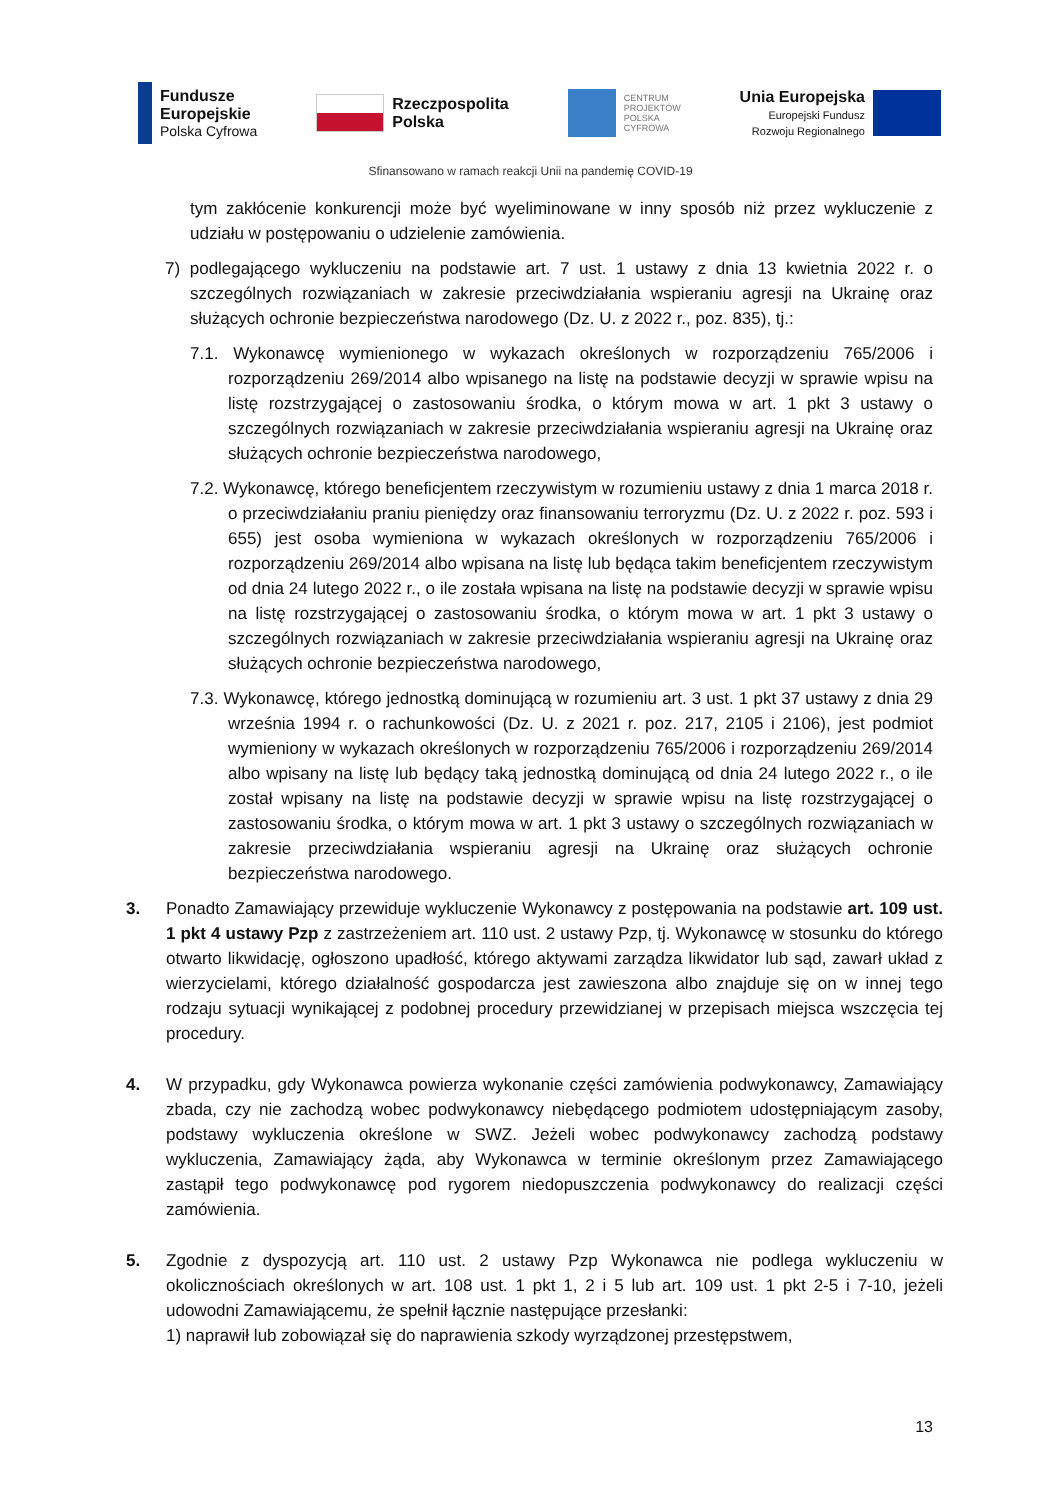Fundusze
Europejskie
Polska Cyfrowa
Rzeczpospolita
Polska
CENTRUM
PROJEKTÓW
POLSKA
CYFROWA
Unia Europejska
Europejski Fundusz
Rozwoju Regionalnego
Sfinansowano w ramach reakcji Unii na pandemię COVID-19
tym zakłócenie konkurencji może być wyeliminowane w inny sposób niż przez wykluczenie z udziału w postępowaniu o udzielenie zamówienia.
7) podlegającego wykluczeniu na podstawie art. 7 ust. 1 ustawy z dnia 13 kwietnia 2022 r. o szczególnych rozwiązaniach w zakresie przeciwdziałania wspieraniu agresji na Ukrainę oraz służących ochronie bezpieczeństwa narodowego (Dz. U. z 2022 r., poz. 835), tj.:
7.1. Wykonawcę wymienionego w wykazach określonych w rozporządzeniu 765/2006 i rozporządzeniu 269/2014 albo wpisanego na listę na podstawie decyzji w sprawie wpisu na listę rozstrzygającej o zastosowaniu środka, o którym mowa w art. 1 pkt 3 ustawy o szczególnych rozwiązaniach w zakresie przeciwdziałania wspieraniu agresji na Ukrainę oraz służących ochronie bezpieczeństwa narodowego,
7.2. Wykonawcę, którego beneficjentem rzeczywistym w rozumieniu ustawy z dnia 1 marca 2018 r. o przeciwdziałaniu praniu pieniędzy oraz finansowaniu terroryzmu (Dz. U. z 2022 r. poz. 593 i 655) jest osoba wymieniona w wykazach określonych w rozporządzeniu 765/2006 i rozporządzeniu 269/2014 albo wpisana na listę lub będąca takim beneficjentem rzeczywistym od dnia 24 lutego 2022 r., o ile została wpisana na listę na podstawie decyzji w sprawie wpisu na listę rozstrzygającej o zastosowaniu środka, o którym mowa w art. 1 pkt 3 ustawy o szczególnych rozwiązaniach w zakresie przeciwdziałania wspieraniu agresji na Ukrainę oraz służących ochronie bezpieczeństwa narodowego,
7.3. Wykonawcę, którego jednostką dominującą w rozumieniu art. 3 ust. 1 pkt 37 ustawy z dnia 29 września 1994 r. o rachunkowości (Dz. U. z 2021 r. poz. 217, 2105 i 2106), jest podmiot wymieniony w wykazach określonych w rozporządzeniu 765/2006 i rozporządzeniu 269/2014 albo wpisany na listę lub będący taką jednostką dominującą od dnia 24 lutego 2022 r., o ile został wpisany na listę na podstawie decyzji w sprawie wpisu na listę rozstrzygającej o zastosowaniu środka, o którym mowa w art. 1 pkt 3 ustawy o szczególnych rozwiązaniach w zakresie przeciwdziałania wspieraniu agresji na Ukrainę oraz służących ochronie bezpieczeństwa narodowego.
3. Ponadto Zamawiający przewiduje wykluczenie Wykonawcy z postępowania na podstawie art. 109 ust. 1 pkt 4 ustawy Pzp z zastrzeżeniem art. 110 ust. 2 ustawy Pzp, tj. Wykonawcę w stosunku do którego otwarto likwidację, ogłoszono upadłość, którego aktywami zarządza likwidator lub sąd, zawarł układ z wierzycielami, którego działalność gospodarcza jest zawieszona albo znajduje się on w innej tego rodzaju sytuacji wynikającej z podobnej procedury przewidzianej w przepisach miejsca wszczęcia tej procedury.
4. W przypadku, gdy Wykonawca powierza wykonanie części zamówienia podwykonawcy, Zamawiający zbada, czy nie zachodzą wobec podwykonawcy niebędącego podmiotem udostępniającym zasoby, podstawy wykluczenia określone w SWZ. Jeżeli wobec podwykonawcy zachodzą podstawy wykluczenia, Zamawiający żąda, aby Wykonawca w terminie określonym przez Zamawiającego zastąpił tego podwykonawcę pod rygorem niedopuszczenia podwykonawcy do realizacji części zamówienia.
5. Zgodnie z dyspozycją art. 110 ust. 2 ustawy Pzp Wykonawca nie podlega wykluczeniu w okolicznościach określonych w art. 108 ust. 1 pkt 1, 2 i 5 lub art. 109 ust. 1 pkt 2-5 i 7-10, jeżeli udowodni Zamawiającemu, że spełnił łącznie następujące przesłanki:
1) naprawił lub zobowiązał się do naprawienia szkody wyrządzonej przestępstwem,
13